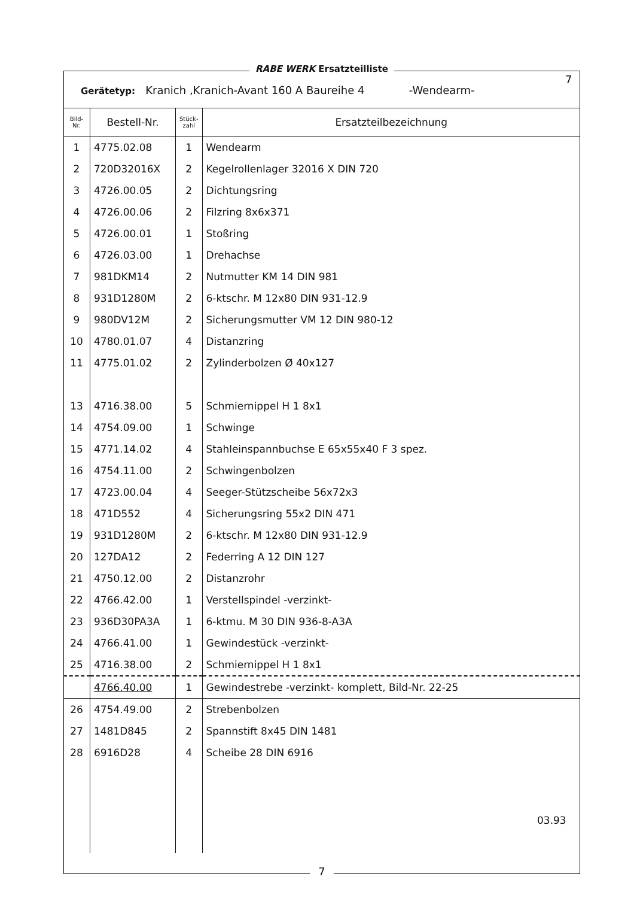RABE WERK Ersatzteilliste
7
Gerätetyp: Kranich ,Kranich-Avant 160 A Baureihe 4 -Wendearm-
| Bild- Nr. | Bestell-Nr. | Stück- zahl | Ersatzteilbezeichnung |
| --- | --- | --- | --- |
| 1 | 4775.02.08 | 1 | Wendearm |
| 2 | 720D32016X | 2 | Kegelrollenlager 32016 X DIN 720 |
| 3 | 4726.00.05 | 2 | Dichtungsring |
| 4 | 4726.00.06 | 2 | Filzring 8x6x371 |
| 5 | 4726.00.01 | 1 | Stoßring |
| 6 | 4726.03.00 | 1 | Drehachse |
| 7 | 981DKM14 | 2 | Nutmutter KM 14 DIN 981 |
| 8 | 931D1280M | 2 | 6-ktschr. M 12x80 DIN 931-12.9 |
| 9 | 980DV12M | 2 | Sicherungsmutter VM 12 DIN 980-12 |
| 10 | 4780.01.07 | 4 | Distanzring |
| 11 | 4775.01.02 | 2 | Zylinderbolzen Ø 40x127 |
| 13 | 4716.38.00 | 5 | Schmiernippel H 1 8x1 |
| 14 | 4754.09.00 | 1 | Schwinge |
| 15 | 4771.14.02 | 4 | Stahleinspannbuchse E 65x55x40 F 3 spez. |
| 16 | 4754.11.00 | 2 | Schwingenbolzen |
| 17 | 4723.00.04 | 4 | Seeger-Stützscheibe 56x72x3 |
| 18 | 471D552 | 4 | Sicherungsring 55x2 DIN 471 |
| 19 | 931D1280M | 2 | 6-ktschr. M 12x80 DIN 931-12.9 |
| 20 | 127DA12 | 2 | Federring A 12 DIN 127 |
| 21 | 4750.12.00 | 2 | Distanzrohr |
| 22 | 4766.42.00 | 1 | Verstellspindel -verzinkt- |
| 23 | 936D30PA3A | 1 | 6-ktmu. M 30 DIN 936-8-A3A |
| 24 | 4766.41.00 | 1 | Gewindestück -verzinkt- |
| 25 | 4716.38.00 | 2 | Schmiernippel H 1 8x1 |
| | 4766.40.00 | 1 | Gewindestrebe -verzinkt- komplett, Bild-Nr. 22-25 |
| 26 | 4754.49.00 | 2 | Strebenbolzen |
| 27 | 1481D845 | 2 | Spannstift 8x45 DIN 1481 |
| 28 | 6916D28 | 4 | Scheibe 28 DIN 6916 |
03.93
7